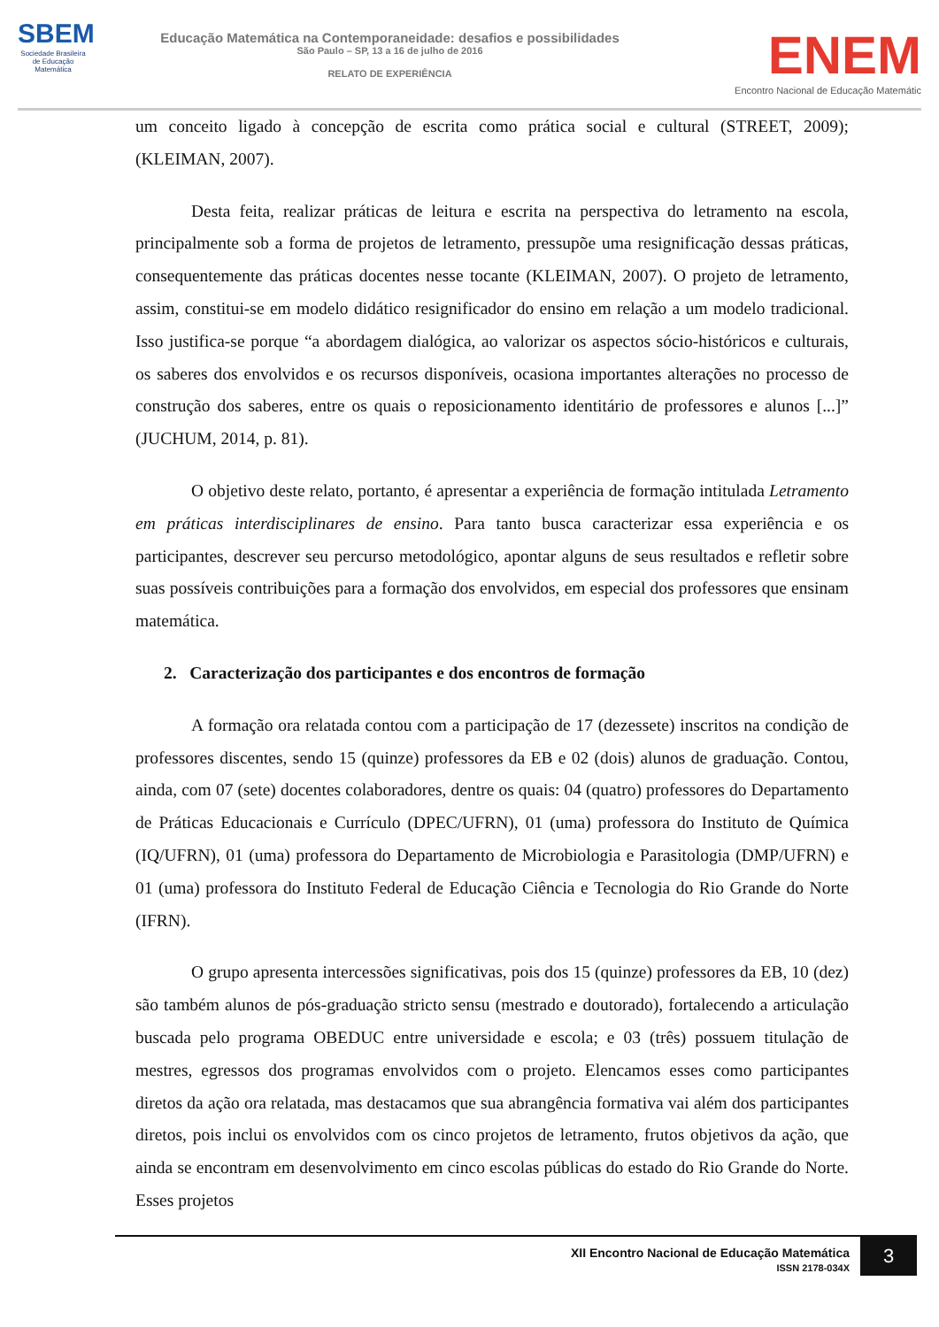SBEM
Sociedade Brasileira de Educação Matemática
Educação Matemática na Contemporaneidade: desafios e possibilidades
São Paulo – SP, 13 a 16 de julho de 2016
RELATO DE EXPERIÊNCIA
ENEM
Encontro Nacional de Educação Matemátic
um conceito ligado à concepção de escrita como prática social e cultural (STREET, 2009); (KLEIMAN, 2007).
Desta feita, realizar práticas de leitura e escrita na perspectiva do letramento na escola, principalmente sob a forma de projetos de letramento, pressupõe uma resignificação dessas práticas, consequentemente das práticas docentes nesse tocante (KLEIMAN, 2007). O projeto de letramento, assim, constitui-se em modelo didático resignificador do ensino em relação a um modelo tradicional. Isso justifica-se porque “a abordagem dialógica, ao valorizar os aspectos sócio-históricos e culturais, os saberes dos envolvidos e os recursos disponíveis, ocasiona importantes alterações no processo de construção dos saberes, entre os quais o reposicionamento identitário de professores e alunos [...]” (JUCHUM, 2014, p. 81).
O objetivo deste relato, portanto, é apresentar a experiência de formação intitulada Letramento em práticas interdisciplinares de ensino. Para tanto busca caracterizar essa experiência e os participantes, descrever seu percurso metodológico, apontar alguns de seus resultados e refletir sobre suas possíveis contribuições para a formação dos envolvidos, em especial dos professores que ensinam matemática.
2. Caracterização dos participantes e dos encontros de formação
A formação ora relatada contou com a participação de 17 (dezessete) inscritos na condição de professores discentes, sendo 15 (quinze) professores da EB e 02 (dois) alunos de graduação. Contou, ainda, com 07 (sete) docentes colaboradores, dentre os quais: 04 (quatro) professores do Departamento de Práticas Educacionais e Currículo (DPEC/UFRN), 01 (uma) professora do Instituto de Química (IQ/UFRN), 01 (uma) professora do Departamento de Microbiologia e Parasitologia (DMP/UFRN) e 01 (uma) professora do Instituto Federal de Educação Ciência e Tecnologia do Rio Grande do Norte (IFRN).
O grupo apresenta intercessões significativas, pois dos 15 (quinze) professores da EB, 10 (dez) são também alunos de pós-graduação stricto sensu (mestrado e doutorado), fortalecendo a articulação buscada pelo programa OBEDUC entre universidade e escola; e 03 (três) possuem titulação de mestres, egressos dos programas envolvidos com o projeto. Elencamos esses como participantes diretos da ação ora relatada, mas destacamos que sua abrangência formativa vai além dos participantes diretos, pois inclui os envolvidos com os cinco projetos de letramento, frutos objetivos da ação, que ainda se encontram em desenvolvimento em cinco escolas públicas do estado do Rio Grande do Norte. Esses projetos
XII Encontro Nacional de Educação Matemática
ISSN 2178-034X
3